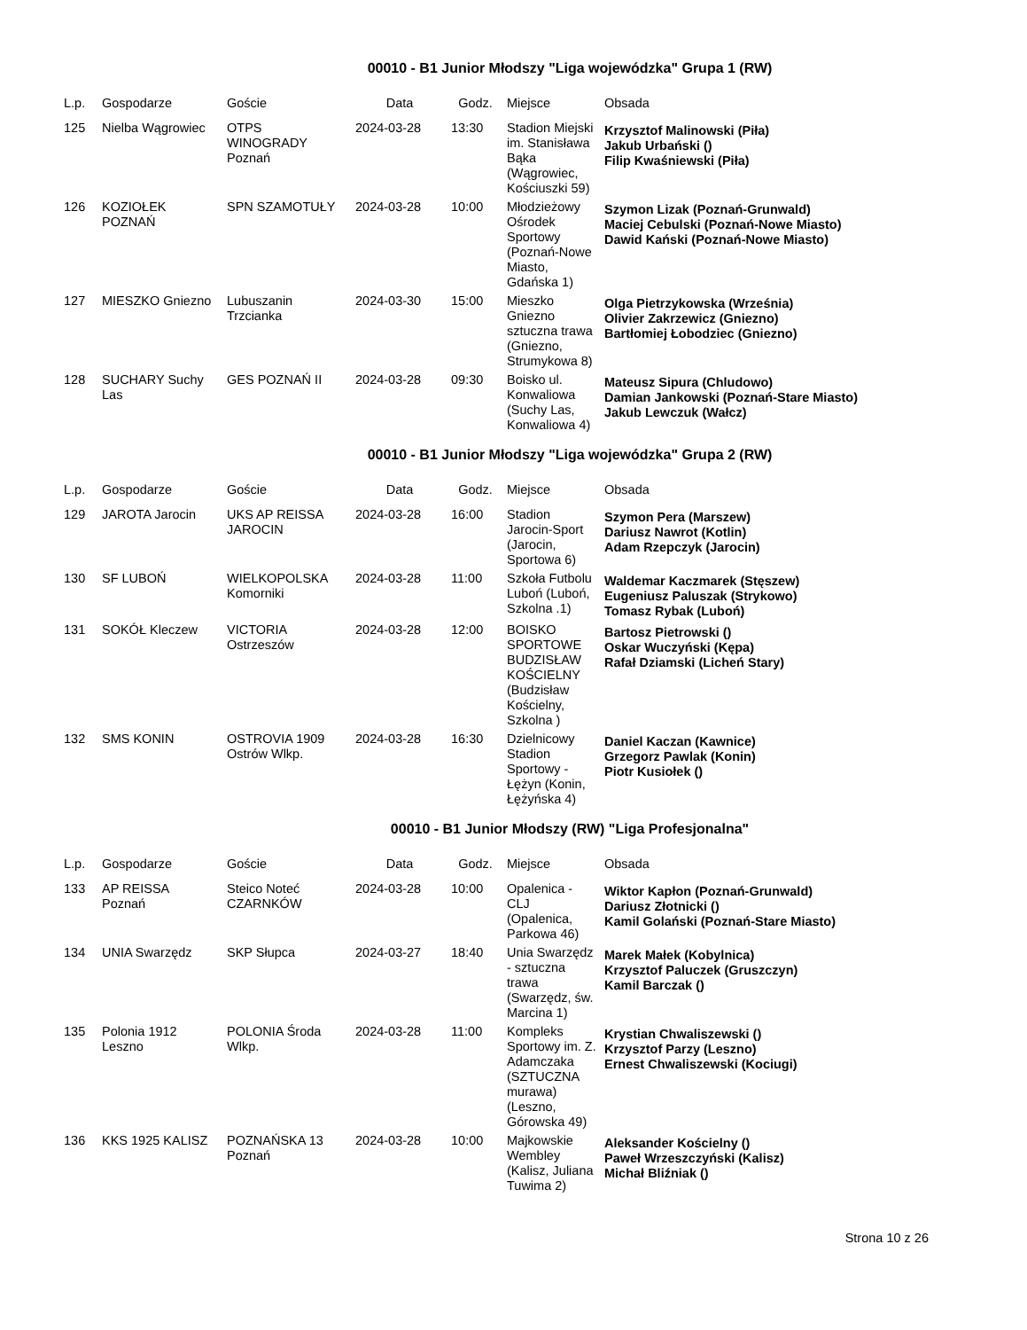00010 - B1 Junior Młodszy "Liga wojewódzka" Grupa 1 (RW)
| L.p. | Gospodarze | Goście | Data | Godz. | Miejsce | Obsada |
| --- | --- | --- | --- | --- | --- | --- |
| 125 | Nielba Wągrowiec | OTPS WINOGRADY Poznań | 2024-03-28 | 13:30 | Stadion Miejski im. Stanisława Bąka (Wągrowiec, Kościuszki 59) | Krzysztof Malinowski (Piła) Jakub Urbański () Filip Kwaśniewski (Piła) |
| 126 | KOZIOŁEK POZNAŃ | SPN SZAMOTUŁY | 2024-03-28 | 10:00 | Młodzieżowy Ośrodek Sportowy (Poznań-Nowe Miasto, Gdańska 1) | Szymon Lizak (Poznań-Grunwald) Maciej Cebulski (Poznań-Nowe Miasto) Dawid Kański (Poznań-Nowe Miasto) |
| 127 | MIESZKO Gniezno | Lubuszanin Trzcianka | 2024-03-30 | 15:00 | Mieszko Gniezno sztuczna trawa (Gniezno, Strumykowa 8) | Olga Pietrzykowska (Września) Olivier Zakrzewicz (Gniezno) Bartłomiej Łobodziec (Gniezno) |
| 128 | SUCHARY Suchy Las | GES POZNAŃ II | 2024-03-28 | 09:30 | Boisko ul. Konwaliowa (Suchy Las, Konwaliowa 4) | Mateusz Sipura (Chludowo) Damian Jankowski (Poznań-Stare Miasto) Jakub Lewczuk (Wałcz) |
00010 - B1 Junior Młodszy "Liga wojewódzka" Grupa 2 (RW)
| L.p. | Gospodarze | Goście | Data | Godz. | Miejsce | Obsada |
| --- | --- | --- | --- | --- | --- | --- |
| 129 | JAROTA Jarocin | UKS AP REISSA JAROCIN | 2024-03-28 | 16:00 | Stadion Jarocin-Sport (Jarocin, Sportowa 6) | Szymon Pera (Marszew) Dariusz Nawrot (Kotlin) Adam Rzepczyk (Jarocin) |
| 130 | SF LUBOŃ | WIELKOPOLSKA Komorniki | 2024-03-28 | 11:00 | Szkoła Futbolu Luboń (Luboń, Szkolna .1) | Waldemar Kaczmarek (Stęszew) Eugeniusz Paluszak (Strykowo) Tomasz Rybak (Luboń) |
| 131 | SOKÓŁ Kleczew | VICTORIA Ostrzeszów | 2024-03-28 | 12:00 | BOISKO SPORTOWE BUDZISŁAW KOŚCIELNY (Budzisław Kościelny, Szkolna ) | Bartosz Pietrowski () Oskar Wuczyński (Kępa) Rafał Dziamski (Licheń Stary) |
| 132 | SMS KONIN | OSTROVIA 1909 Ostrów Wlkp. | 2024-03-28 | 16:30 | Dzielnicowy Stadion Sportowy - Łężyn (Konin, Łężyńska 4) | Daniel Kaczan (Kawnice) Grzegorz Pawlak (Konin) Piotr Kusiołek () |
00010 - B1 Junior Młodszy (RW) "Liga Profesjonalna"
| L.p. | Gospodarze | Goście | Data | Godz. | Miejsce | Obsada |
| --- | --- | --- | --- | --- | --- | --- |
| 133 | AP REISSA Poznań | Steico Noteć CZARNKÓW | 2024-03-28 | 10:00 | Opalenica - CLJ (Opalenica, Parkowa 46) | Wiktor Kapłon (Poznań-Grunwald) Dariusz Złotnicki () Kamil Golański (Poznań-Stare Miasto) |
| 134 | UNIA Swarzędz | SKP Słupca | 2024-03-27 | 18:40 | Unia Swarzędz - sztuczna trawa (Swarzędz, św. Marcina 1) | Marek Małek (Kobylnica) Krzysztof Paluczek (Gruszczyn) Kamil Barczak () |
| 135 | Polonia 1912 Leszno | POLONIA Środa Wlkp. | 2024-03-28 | 11:00 | Kompleks Sportowy im. Z. Adamczaka (SZTUCZNA murawa) (Leszno, Górowska 49) | Krystian Chwaliszewski () Krzysztof Parzy (Leszno) Ernest Chwaliszewski (Kociugi) |
| 136 | KKS 1925 KALISZ | POZNAŃSKA 13 Poznań | 2024-03-28 | 10:00 | Majkowskie Wembley (Kalisz, Juliana Tuwima 2) | Aleksander Kościelny () Paweł Wrzeszczyński (Kalisz) Michał Bliźniak () |
Strona 10 z 26